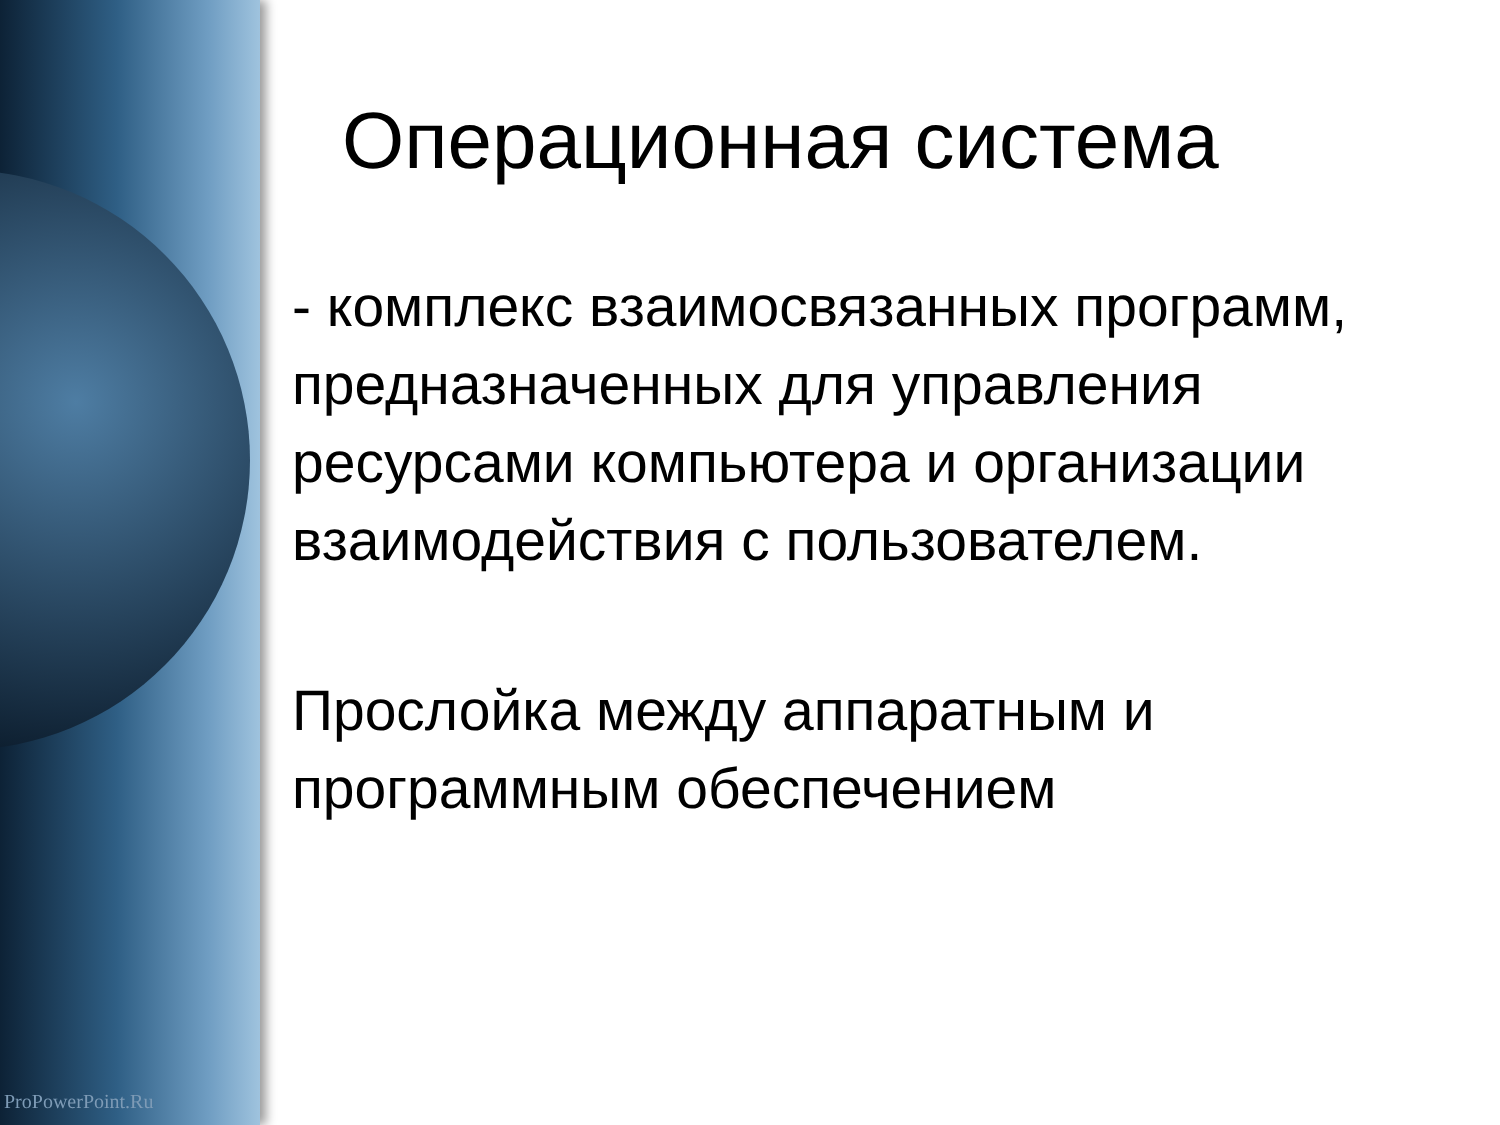ProPowerPoint.Ru
Операционная система
- комплекс взаимосвязанных программ, предназначенных для управления ресурсами компьютера и организации взаимодействия с пользователем.
Прослойка между аппаратным и программным обеспечением